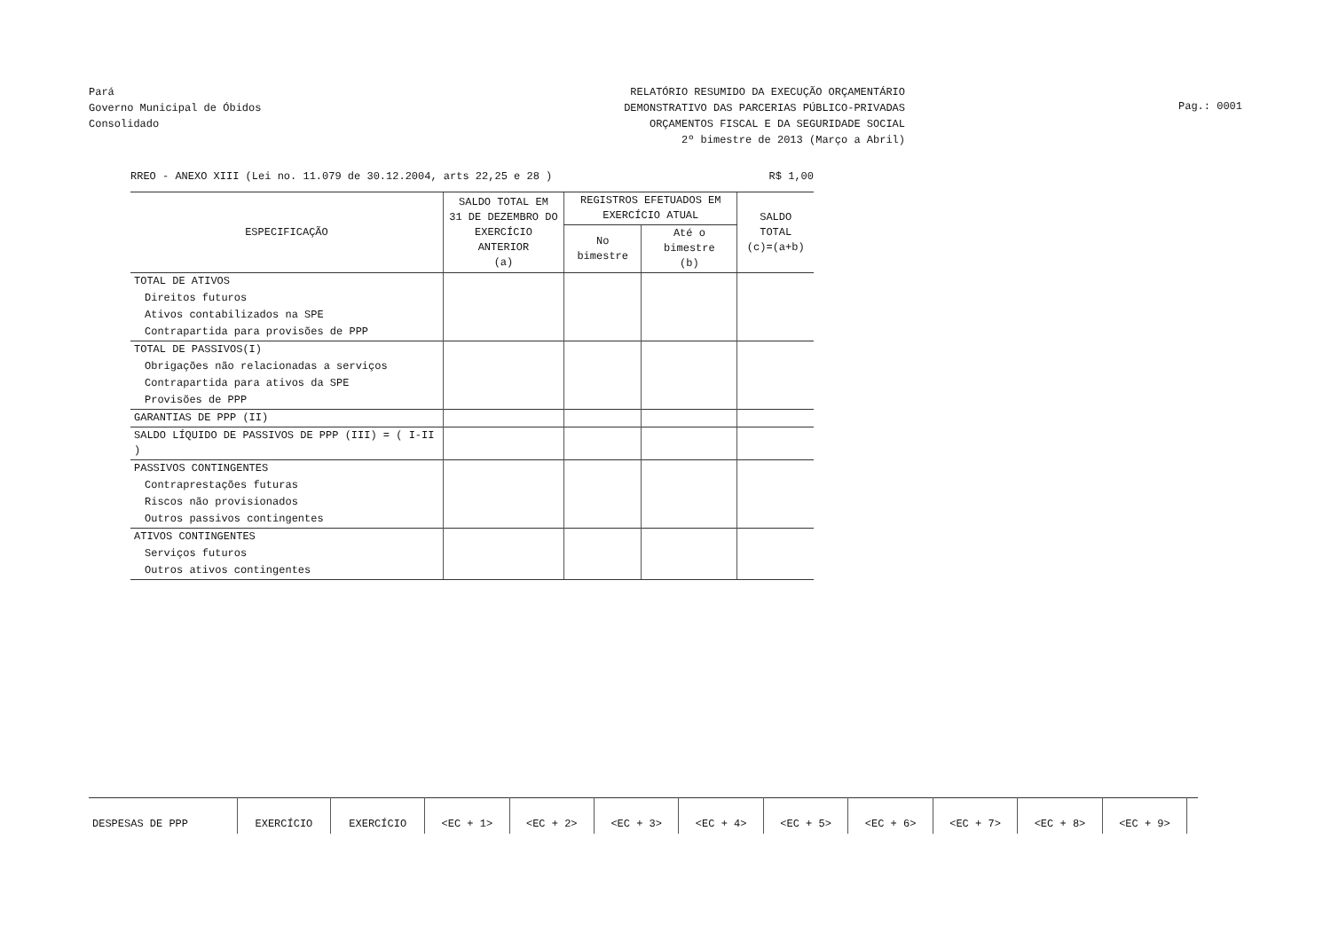Pará
Governo Municipal de Óbidos
Consolidado
RELATÓRIO RESUMIDO DA EXECUÇÃO ORÇAMENTÁRIO
DEMONSTRATIVO DAS PARCERIAS PÚBLICO-PRIVADAS
ORÇAMENTOS FISCAL E DA SEGURIDADE SOCIAL
2º bimestre de 2013 (Março a Abril)
Pag.: 0001
RREO - ANEXO XIII (Lei no. 11.079 de 30.12.2004, arts 22,25 e 28 ) R$ 1,00
| ESPECIFICAÇÃO | SALDO TOTAL EM 31 DE DEZEMBRO DO EXERCÍCIO ANTERIOR (a) | REGISTROS EFETUADOS EM EXERCÍCIO ATUAL | | SALDO TOTAL (c)=(a+b) |
| --- | --- | --- | --- | --- |
| | | No bimestre | Até o bimestre (b) | |
| TOTAL DE ATIVOS | | | | |
| Direitos futuros | | | | |
| Ativos contabilizados na SPE | | | | |
| Contrapartida para provisões de PPP | | | | |
| TOTAL DE PASSIVOS(I) | | | | |
| Obrigações não relacionadas a serviços | | | | |
| Contrapartida para ativos da SPE | | | | |
| Provisões de PPP | | | | |
| GARANTIAS DE PPP (II) | | | | |
| SALDO LÍQUIDO DE PASSIVOS DE PPP (III) = ( I-II ) | | | | |
| PASSIVOS CONTINGENTES | | | | |
| Contraprestações futuras | | | | |
| Riscos não provisionados | | | | |
| Outros passivos contingentes | | | | |
| ATIVOS CONTINGENTES | | | | |
| Serviços futuros | | | | |
| Outros ativos contingentes | | | | |
| DESPESAS DE PPP | EXERCÍCIO | EXERCÍCIO | <EC + 1> | <EC + 2> | <EC + 3> | <EC + 4> | <EC + 5> | <EC + 6> | <EC + 7> | <EC + 8> | <EC + 9> | |